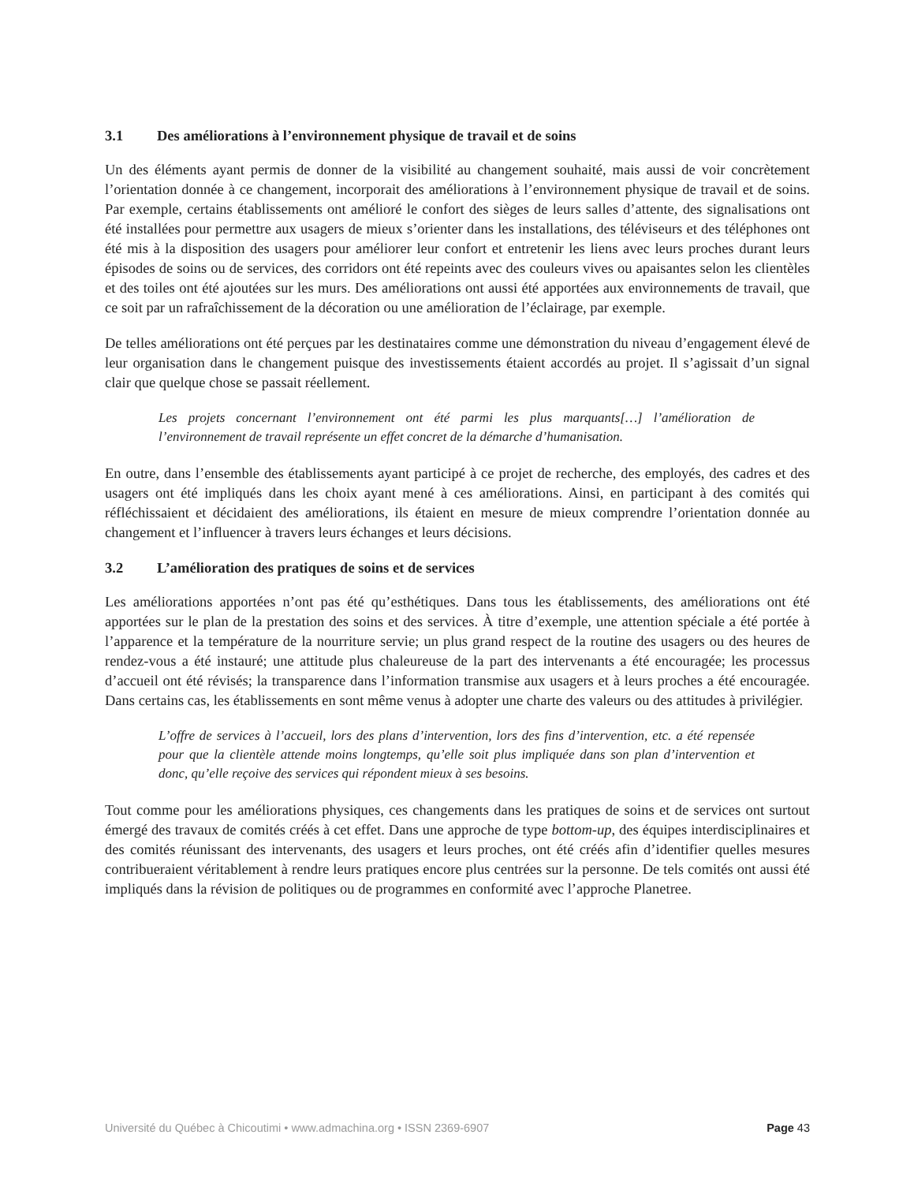3.1 Des améliorations à l’environnement physique de travail et de soins
Un des éléments ayant permis de donner de la visibilité au changement souhaité, mais aussi de voir concrètement l’orientation donnée à ce changement, incorporait des améliorations à l’environnement physique de travail et de soins. Par exemple, certains établissements ont amélioré le confort des sièges de leurs salles d’attente, des signalisations ont été installées pour permettre aux usagers de mieux s’orienter dans les installations, des téléviseurs et des téléphones ont été mis à la disposition des usagers pour améliorer leur confort et entretenir les liens avec leurs proches durant leurs épisodes de soins ou de services, des corridors ont été repeints avec des couleurs vives ou apaisantes selon les clientèles et des toiles ont été ajoutées sur les murs. Des améliorations ont aussi été apportées aux environnements de travail, que ce soit par un rafraîchissement de la décoration ou une amélioration de l’éclairage, par exemple.
De telles améliorations ont été perçues par les destinataires comme une démonstration du niveau d’engagement élevé de leur organisation dans le changement puisque des investissements étaient accordés au projet. Il s’agissait d’un signal clair que quelque chose se passait réellement.
Les projets concernant l’environnement ont été parmi les plus marquants[…] l’amélioration de l’environnement de travail représente un effet concret de la démarche d’humanisation.
En outre, dans l’ensemble des établissements ayant participé à ce projet de recherche, des employés, des cadres et des usagers ont été impliqués dans les choix ayant mené à ces améliorations. Ainsi, en participant à des comités qui réfléchissaient et décidaient des améliorations, ils étaient en mesure de mieux comprendre l’orientation donnée au changement et l’influencer à travers leurs échanges et leurs décisions.
3.2 L’amélioration des pratiques de soins et de services
Les améliorations apportées n’ont pas été qu’esthétiques. Dans tous les établissements, des améliorations ont été apportées sur le plan de la prestation des soins et des services. À titre d’exemple, une attention spéciale a été portée à l’apparence et la température de la nourriture servie; un plus grand respect de la routine des usagers ou des heures de rendez-vous a été instauré; une attitude plus chaleureuse de la part des intervenants a été encouragée; les processus d’accueil ont été révisés; la transparence dans l’information transmise aux usagers et à leurs proches a été encouragée. Dans certains cas, les établissements en sont même venus à adopter une charte des valeurs ou des attitudes à privilégier.
L’offre de services à l’accueil, lors des plans d’intervention, lors des fins d’intervention, etc. a été repensée pour que la clientèle attende moins longtemps, qu’elle soit plus impliquée dans son plan d’intervention et donc, qu’elle reçoive des services qui répondent mieux à ses besoins.
Tout comme pour les améliorations physiques, ces changements dans les pratiques de soins et de services ont surtout émergé des travaux de comités créés à cet effet. Dans une approche de type bottom-up, des équipes interdisciplinaires et des comités réunissant des intervenants, des usagers et leurs proches, ont été créés afin d’identifier quelles mesures contribueraient véritablement à rendre leurs pratiques encore plus centrées sur la personne. De tels comités ont aussi été impliqués dans la révision de politiques ou de programmes en conformité avec l’approche Planetree.
Université du Québec à Chicoutimi • www.admachina.org • ISSN 2369-6907 Page 43